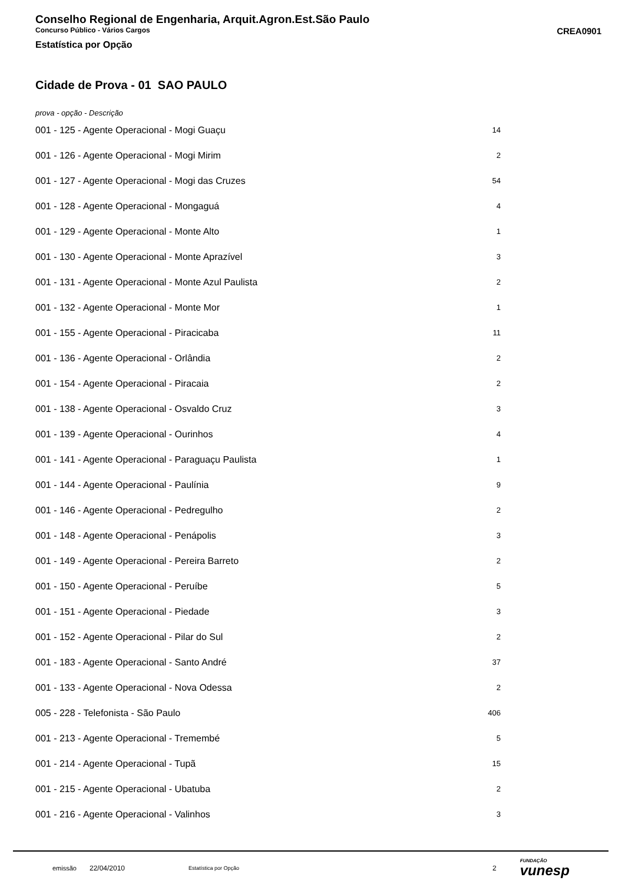Conselho Regional de Engenharia, Arquit.Agron.Est.São Paulo
Concurso Público - Vários Cargos CREA0901
Estatística por Opção
Cidade de Prova - 01 SAO PAULO
prova - opção - Descrição
| 001 - 125 - Agente Operacional - Mogi Guaçu | 14 |
| 001 - 126 - Agente Operacional - Mogi Mirim | 2 |
| 001 - 127 - Agente Operacional - Mogi das Cruzes | 54 |
| 001 - 128 - Agente Operacional - Mongaguá | 4 |
| 001 - 129 - Agente Operacional - Monte Alto | 1 |
| 001 - 130 - Agente Operacional - Monte Aprazível | 3 |
| 001 - 131 - Agente Operacional - Monte Azul Paulista | 2 |
| 001 - 132 - Agente Operacional - Monte Mor | 1 |
| 001 - 155 - Agente Operacional - Piracicaba | 11 |
| 001 - 136 - Agente Operacional - Orlândia | 2 |
| 001 - 154 - Agente Operacional - Piracaia | 2 |
| 001 - 138 - Agente Operacional - Osvaldo Cruz | 3 |
| 001 - 139 - Agente Operacional - Ourinhos | 4 |
| 001 - 141 - Agente Operacional - Paraguaçu Paulista | 1 |
| 001 - 144 - Agente Operacional - Paulínia | 9 |
| 001 - 146 - Agente Operacional - Pedregulho | 2 |
| 001 - 148 - Agente Operacional - Penápolis | 3 |
| 001 - 149 - Agente Operacional - Pereira Barreto | 2 |
| 001 - 150 - Agente Operacional - Peruíbe | 5 |
| 001 - 151 - Agente Operacional - Piedade | 3 |
| 001 - 152 - Agente Operacional - Pilar do Sul | 2 |
| 001 - 183 - Agente Operacional - Santo André | 37 |
| 001 - 133 - Agente Operacional - Nova Odessa | 2 |
| 005 - 228 - Telefonista - São Paulo | 406 |
| 001 - 213 - Agente Operacional - Tremembé | 5 |
| 001 - 214 - Agente Operacional - Tupã | 15 |
| 001 - 215 - Agente Operacional - Ubatuba | 2 |
| 001 - 216 - Agente Operacional - Valinhos | 3 |
emissão 22/04/2010 Estatística por Opção 2 FUNDAÇÃO
vunesp